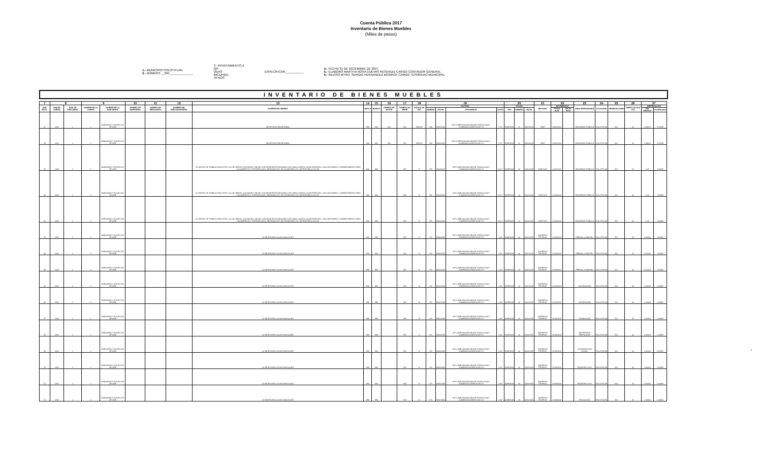Cuenta Pública 2017
Inventario de Bienes Muebles
(Miles de pesos)
1.- MUNICIPIO POLOTITLAN
2.- NÚMERO __034______________
3.- AYUNTAMIENTO X
DIF
ODAS
IMCUFIDE
OTROS
ESPECIFICAR___________
4.- FECHA 31 DE DICIEMBRE DE 2017.
5.- ELABORÓ MARTHA ROSA CUEVAS RESENDIZ CARGO CONTADOR GENERAL
6.- REVISÓ MTRO. SERGIO HERNANDEZ MONROY CARGO TESORERO MUNICIPAL
INVENTARIO DE BIENES MUEBLES
| 7 | 8 | | 9 | | 10 | 11 | 12 | 13 | 14 | 15 | 16 | 17 | 18 | 19 | | | | 20 | | | 21 | 22 | | 23 | 24 | 25 | 26 | 27 | |
| --- | --- | --- | --- | --- | --- | --- | --- | --- | --- | --- | --- | --- | --- | --- | --- | --- | --- | --- | --- | --- | --- | --- | --- | --- | --- | --- | --- | --- | --- |
| NUM. PROG. | NUM.DE CUENTA | NUM. DE SUBCUENTA | NOMBRE DE LA CUENTA | NOMBRE DE LA SUBCUENTA | NUMERO DE INVENTARIO | NUMERO DE RESGUARDO | NOMBRE DEL RESGUARDATARIO | NOMBRE DEL MUEBLE | MARCA | MODELO | NUMERO DE MOTOR | NUMERO DE SERIE | ESTADO DE USO | FACTURA | | | | POLIZA | | | RECURSO | MOVIMIENTOS | | AREA RESPONSABLE | LOCALIDAD | OBSERVACIONES | TIEMPO DE VIDA UTIL | DEPRECIACIÓN | |
| | | | | | | | | | | | | | | NUMERO | FECHA | PROVEEDOR | COSTO | TIPO | NUMERO | FECHA | | FECHA ALTA | FECHA BAJA | | | | | DEL PERIODO | ACUMULADA |
| 37 | 1241 | 1 | 6 | MOBILIARIO Y EQUIPO DE OFICINA | | | | ESCRITORIO SECRETARIAL | S/M | S/M | SM | S/S | NUEVO | 269 | 28/10/2015 | J&P COMERCIALIZADORA EN TECNOLOGIA Y COMUNICACIONES SA DE CV | 5.75 | EGRESOS | 21 | 29/10/2015 | FASP | 31/10/2015 | | SEGURIDAD PUBLICA | POLOTITLAN | S/O | 30 | 0.08625 | 0.47438 |
| 38 | 1241 | 1 | 6 | MOBILIARIO Y EQUIPO DE OFICINA | | | | ESCRITORIO SECRETARIAL | S/M | S/M | SM | S/S | NUEVO | 269 | 28/10/2015 | J&P COMERCIALIZADORA EN TECNOLOGIA Y COMUNICACIONES SA DE CV | 5.75 | EGRESOS | 21 | 29/10/2015 | FASP | 31/10/2015 | | SEGURIDAD PUBLICA | POLOTITLAN | S/O | 30 | 0.08625 | 0.47438 |
| 39 | 1241 | 1 | 6 | MOBILIARIO Y EQUIPO DE OFICINA | | | | 01 CENTRO DE TRABAJO EJECUTIVO COLOR CEREZO CON NEGRO, HECHO CON RESISTENTE MELANINA CON DOBLE GAVETA CAJON PAPELERO, CAJO ARCHIVERO, COMPARTIMIENTO PARA DOCUMENTOS Y PORTATECLADO, MEDIDAS ALTO 155 CM ANCHHO 170 CM PROFUNDO 214 CM | S/M | S/M | | S/S | N | 279 | 09/11/2015 | J&P COMECIALIZADORA EN TECNOLOGIA Y COMUNICACIONES SA DE CV | 16.67 | EGRESOS | 20 | 10/11/2015 | FASP 2015 | 10/11/2015 | | SEGURIDAD PUBLICA | POLOTITLAN | S/O | 30 | 0.25 | 1.33333 |
| 40 | 1241 | 1 | 6 | MOBILIARIO Y EQUIPO DE OFICINA | | | | 01 CENTRO DE TRABAJO EJECUTIVO COLOR CEREZO CON NEGRO, HECHO CON RESISTENTE MELANINA CON DOBLE GAVETA CAJON PAPELERO, CAJO ARCHIVERO, COMPARTIMIENTO PARA DOCUMENTOS Y PORTATECLADO, MEDIDAS ALTO 155 CM ANCHHO 170 CM PROFUNDO 214 CM | S/M | S/M | | S/S | N | 279 | 09/11/2015 | J&P COMECIALIZADORA EN TECNOLOGIA Y COMUNICACIONES SA DE CV | 16.67 | EGRESOS | 20 | 10/11/2015 | FASP 2015 | 10/11/2015 | | SEGURIDAD PUBLICA | POLOTITLAN | S/O | 30 | 0.25 | 1.33333 |
| 41 | 1241 | 1 | 6 | MOBILIARIO Y EQUIPO DE OFICINA | | | | 01 CENTRO DE TRABAJO EJECUTIVO COLOR CEREZO CON NEGRO, HECHO CON RESISTENTE MELANINA CON DOBLE GAVETA CAJON PAPELERO, CAJO ARCHIVERO, COMPARTIMIENTO PARA DOCUMENTOS Y PORTATECLADO, MEDIDAS ALTO 155 CM ANCHHO 170 CM PROFUNDO 214 CM | S/M | S/M | | S/S | N | 279 | 09/11/2015 | J&P COMECIALIZADORA EN TECNOLOGIA Y COMUNICACIONES SA DE CV | 16.67 | EGRESOS | 20 | 10/11/2015 | FASP 2015 | 10/11/2015 | | SEGURIDAD PUBLICA | POLOTITLAN | S/O | 30 | 0.25 | 1.33333 |
| 42 | 1241 | 1 | 6 | MOBILIARIO Y EQUIPO DE OFICINA | | | | 01 ESCRITORIO COLOR CHOCOLATE | S/M | S/M | | S/S | N | 270 | 28/10/2015 | J&P COMECIALIZADORA EN TECNOLOGIA Y COMUNICACIONES SA DE CV | 4.18 | EGRESOS | 44 | 26/11/2015 | INGRESOS PROPIOS | 26/11/2015 | | PREDIAL-CATASTRO | POLOTITLAN | S/O | 30 | 0.06264 | 0.34452 |
| 43 | 1241 | 1 | 6 | MOBILIARIO Y EQUIPO DE OFICINA | | | | 01 ESCRITORIO COLOR CHOCOLATE | S/M | S/M | | S/S | N | 270 | 28/10/2015 | J&P COMECIALIZADORA EN TECNOLOGIA Y COMUNICACIONES SA DE CV | 4.18 | EGRESOS | 44 | 26/11/2015 | INGRESOS PROPIOS | 26/11/2015 | | PREDIAL-CATASTRO | POLOTITLAN | S/O | 30 | 0.06264 | 0.34452 |
| 44 | 1241 | 1 | 6 | MOBILIARIO Y EQUIPO DE OFICINA | | | | 01 ESCRITORIO COLOR CHOCOLATE | S/M | S/M | | S/S | N | 270 | 28/10/2015 | J&P COMECIALIZADORA EN TECNOLOGIA Y COMUNICACIONES SA DE CV | 4.18 | EGRESOS | 44 | 26/11/2015 | INGRESOS PROPIOS | 26/11/2015 | | PREDIAL-CATASTRO | POLOTITLAN | S/O | 30 | 0.06264 | 0.34452 |
| 45 | 1241 | 1 | 6 | MOBILIARIO Y EQUIPO DE OFICINA | | | | 01 ESCRITORIO COLOR CHOCOLATE | S/M | S/M | | S/S | N | 270 | 28/10/2015 | J&P COMECIALIZADORA EN TECNOLOGIA Y COMUNICACIONES SA DE CV | 4.18 | EGRESOS | 44 | 26/11/2015 | INGRESOS PROPIOS | 26/11/2015 | | CONTRALORIA | POLOTITLAN | S/O | 30 | 0.06264 | 0.34452 |
| 46 | 1241 | 1 | 6 | MOBILIARIO Y EQUIPO DE OFICINA | | | | 01 ESCRITORIO COLOR CHOCOLATE | S/M | S/M | | S/S | N | 270 | 28/10/2015 | J&P COMECIALIZADORA EN TECNOLOGIA Y COMUNICACIONES SA DE CV | 4.18 | EGRESOS | 44 | 26/11/2015 | INGRESOS PROPIOS | 26/11/2015 | | CONTRALORIA | POLOTITLAN | S/O | 30 | 0.06264 | 0.34452 |
| 47 | 1241 | 1 | 6 | MOBILIARIO Y EQUIPO DE OFICINA | | | | 01 ESCRITORIO COLOR CHOCOLATE | S/M | S/M | | S/S | N | 270 | 28/10/2015 | J&P COMECIALIZADORA EN TECNOLOGIA Y COMUNICACIONES SA DE CV | 4.18 | EGRESOS | 44 | 26/11/2015 | INGRESOS PROPIOS | 26/11/2015 | | PLANEACION | POLOTITLAN | S/O | 30 | 0.06264 | 0.34452 |
| 48 | 1241 | 1 | 6 | MOBILIARIO Y EQUIPO DE OFICINA | | | | 01 ESCRITORIO COLOR CHOCOLATE | S/M | S/M | | S/S | N | 270 | 28/10/2015 | J&P COMECIALIZADORA EN TECNOLOGIA Y COMUNICACIONES SA DE CV | 4.18 | EGRESOS | 44 | 26/11/2015 | INGRESOS PROPIOS | 26/11/2015 | | SECRETARIA PARTICULAR | POLOTITLAN | S/O | 30 | 0.06264 | 0.34452 |
| 49 | 1241 | 1 | 6 | MOBILIARIO Y EQUIPO DE OFICINA | | | | 01 ESCRITORIO COLOR CHOCOLATE | S/M | S/M | | S/S | N | 270 | 28/10/2015 | J&P COMECIALIZADORA EN TECNOLOGIA Y COMUNICACIONES SA DE CV | 4.18 | EGRESOS | 44 | 26/11/2015 | INGRESOS PROPIOS | 26/11/2015 | | COMUNICACIÓN SOCIAL | POLOTITLAN | S/O | 30 | 0.06264 | 0.34452 |
| 50 | 1241 | 1 | 6 | MOBILIARIO Y EQUIPO DE OFICINA | | | | 01 ESCRITORIO COLOR CHOCOLATE | S/M | S/M | | S/S | N | 270 | 28/10/2015 | J&P COMECIALIZADORA EN TECNOLOGIA Y COMUNICACIONES SA DE CV | 4.18 | EGRESOS | 44 | 26/11/2015 | INGRESOS PROPIOS | 26/11/2015 | | REGISTRO CIVIL | POLOTITLAN | S/O | 30 | 0.06264 | 0.34452 |
| 51 | 1241 | 1 | 6 | MOBILIARIO Y EQUIPO DE OFICINA | | | | 01 ESCRITORIO COLOR CHOCOLATE | S/M | S/M | | S/S | N | 270 | 28/10/2015 | J&P COMECIALIZADORA EN TECNOLOGIA Y COMUNICACIONES SA DE CV | 4.18 | EGRESOS | 44 | 26/11/2015 | INGRESOS PROPIOS | 26/11/2015 | | REGISTRO CIVIL | POLOTITLAN | S/O | 30 | 0.06264 | 0.34452 |
| 52 | 1241 | 1 | 6 | MOBILIARIO Y EQUIPO DE OFICINA | | | | 01 ESCRITORIO COLOR CHOCOLATE | S/M | S/M | | S/S | N | 270 | 28/10/2015 | J&P COMECIALIZADORA EN TECNOLOGIA Y COMUNICACIONES SA DE CV | 4.18 | EGRESOS | 44 | 26/11/2015 | INGRESOS PROPIOS | 26/11/2015 | | EDUCACION | POLOTITLAN | S/O | 30 | 0.06264 | 0.34452 |
5